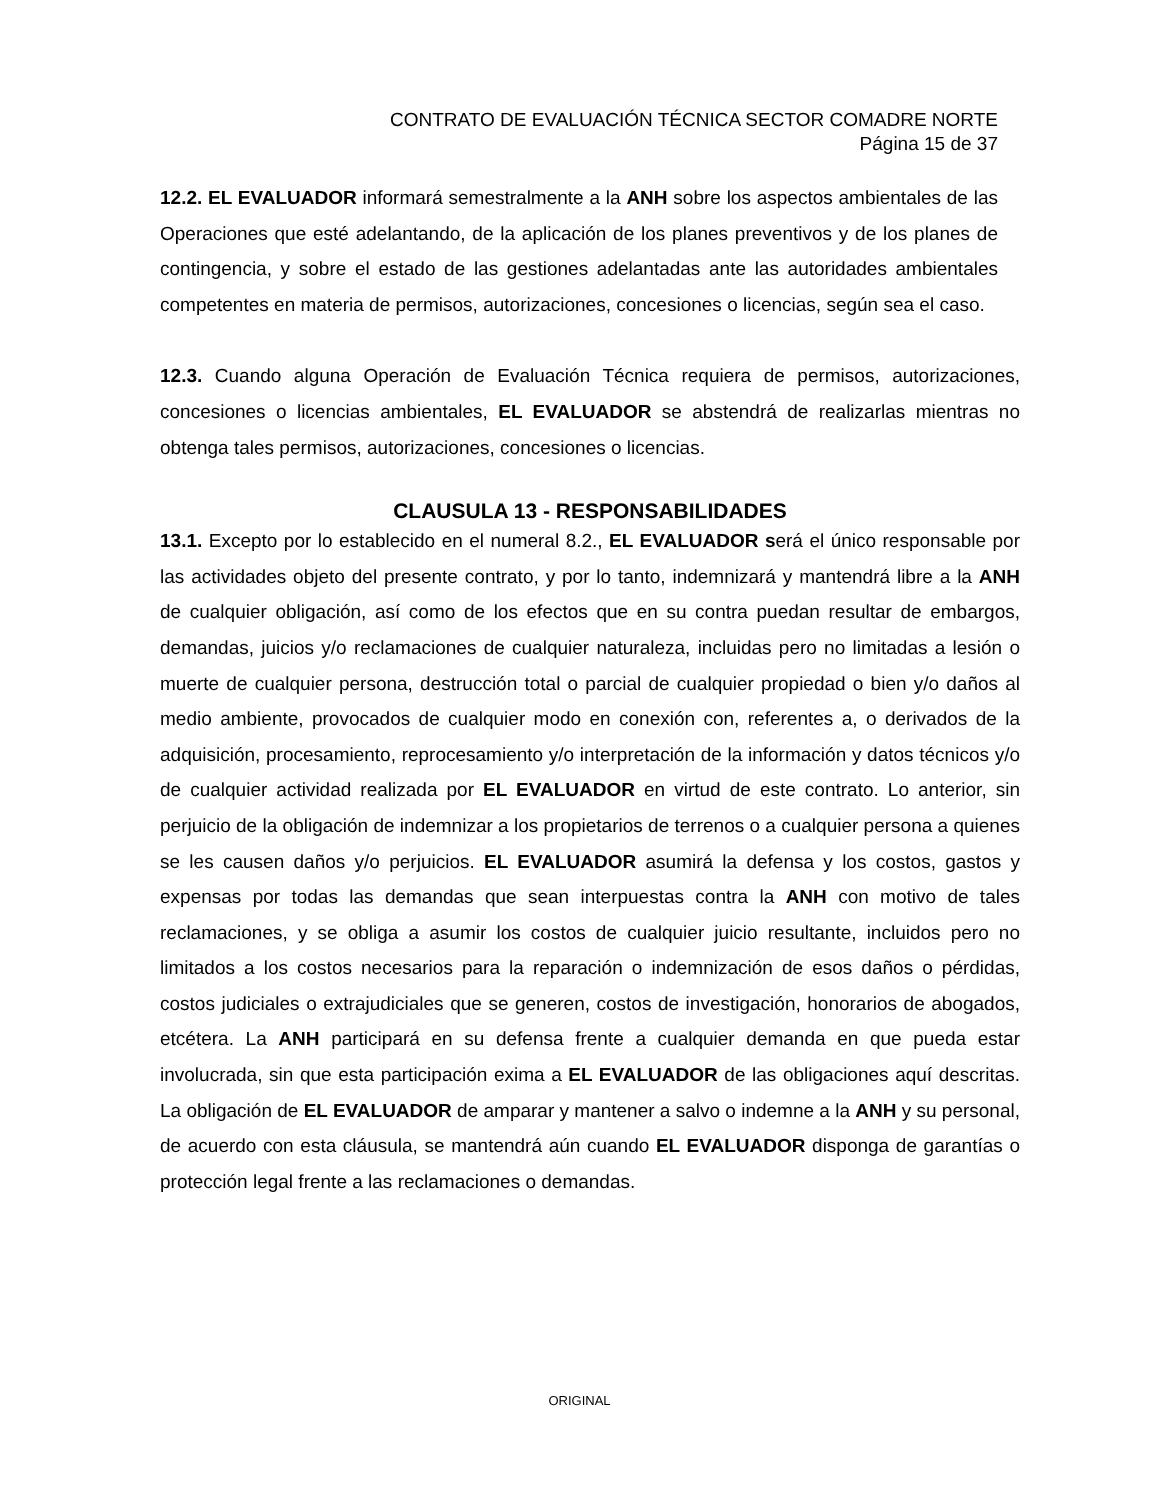CONTRATO DE EVALUACIÓN TÉCNICA SECTOR COMADRE NORTE
Página 15 de 37
12.2. EL EVALUADOR informará semestralmente a la ANH sobre los aspectos ambientales de las Operaciones que esté adelantando, de la aplicación de los planes preventivos y de los planes de contingencia, y sobre el estado de las gestiones adelantadas ante las autoridades ambientales competentes en materia de permisos, autorizaciones, concesiones o licencias, según sea el caso.
12.3. Cuando alguna Operación de Evaluación Técnica requiera de permisos, autorizaciones, concesiones o licencias ambientales, EL EVALUADOR se abstendrá de realizarlas mientras no obtenga tales permisos, autorizaciones, concesiones o licencias.
CLAUSULA 13 - RESPONSABILIDADES
13.1. Excepto por lo establecido en el numeral 8.2., EL EVALUADOR será el único responsable por las actividades objeto del presente contrato, y por lo tanto, indemnizará y mantendrá libre a la ANH de cualquier obligación, así como de los efectos que en su contra puedan resultar de embargos, demandas, juicios y/o reclamaciones de cualquier naturaleza, incluidas pero no limitadas a lesión o muerte de cualquier persona, destrucción total o parcial de cualquier propiedad o bien y/o daños al medio ambiente, provocados de cualquier modo en conexión con, referentes a, o derivados de la adquisición, procesamiento, reprocesamiento y/o interpretación de la información y datos técnicos y/o de cualquier actividad realizada por EL EVALUADOR en virtud de este contrato. Lo anterior, sin perjuicio de la obligación de indemnizar a los propietarios de terrenos o a cualquier persona a quienes se les causen daños y/o perjuicios. EL EVALUADOR asumirá la defensa y los costos, gastos y expensas por todas las demandas que sean interpuestas contra la ANH con motivo de tales reclamaciones, y se obliga a asumir los costos de cualquier juicio resultante, incluidos pero no limitados a los costos necesarios para la reparación o indemnización de esos daños o pérdidas, costos judiciales o extrajudiciales que se generen, costos de investigación, honorarios de abogados, etcétera. La ANH participará en su defensa frente a cualquier demanda en que pueda estar involucrada, sin que esta participación exima a EL EVALUADOR de las obligaciones aquí descritas. La obligación de EL EVALUADOR de amparar y mantener a salvo o indemne a la ANH y su personal, de acuerdo con esta cláusula, se mantendrá aún cuando EL EVALUADOR disponga de garantías o protección legal frente a las reclamaciones o demandas.
ORIGINAL